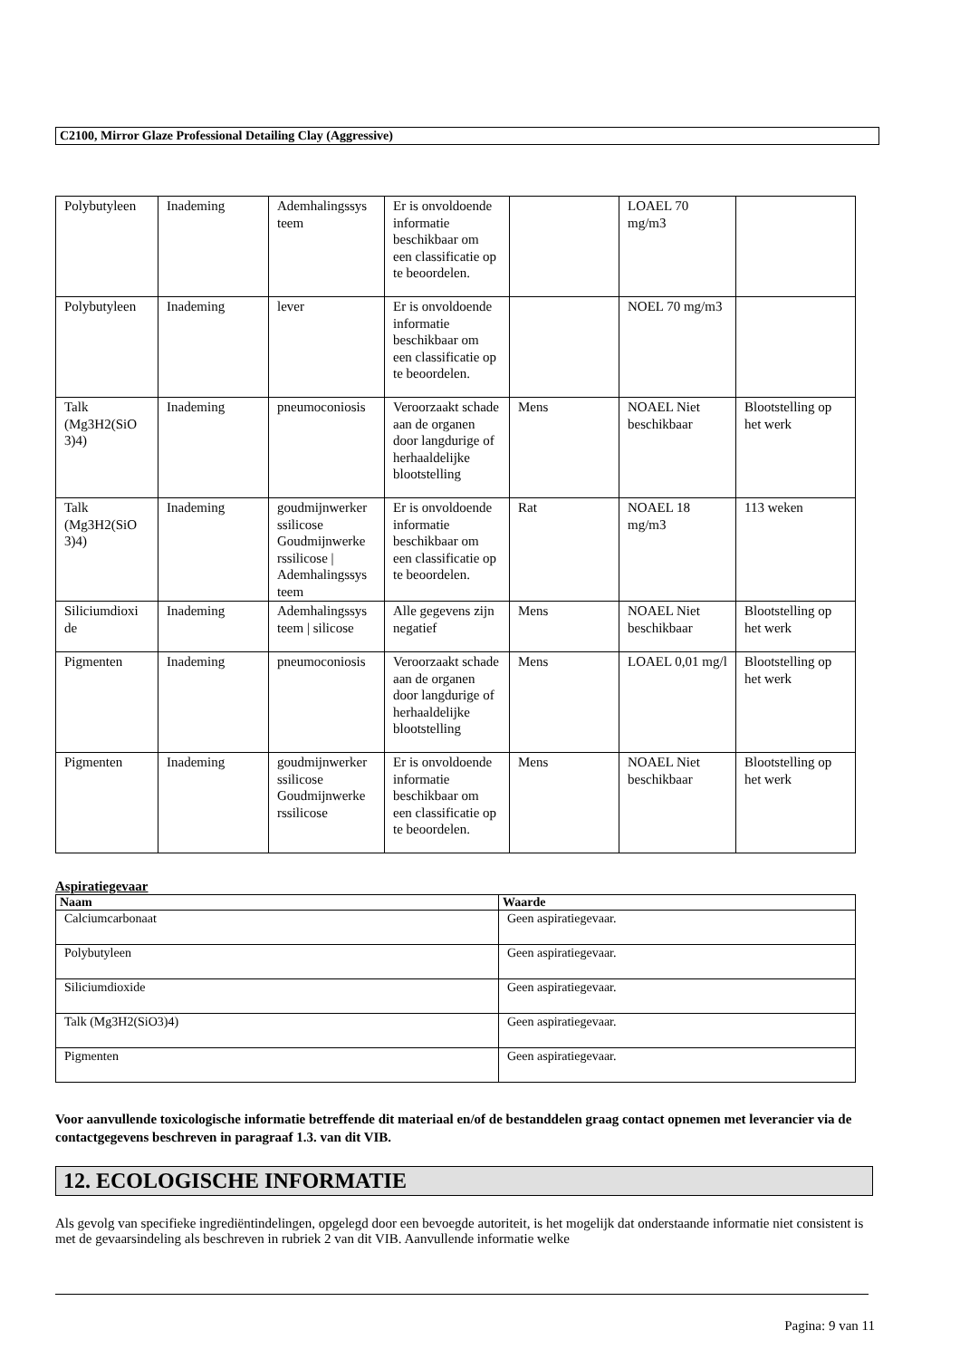C2100, Mirror Glaze Professional Detailing Clay (Aggressive)
| Polybutyleen | Inademing | Ademhalingssys teem | Er is onvoldoende informatie beschikbaar om een classificatie op te beoordelen. | | LOAEL 70 mg/m3 | |
| Polybutyleen | Inademing | lever | Er is onvoldoende informatie beschikbaar om een classificatie op te beoordelen. | | NOEL 70 mg/m3 | |
| Talk (Mg3H2(SiO 3)4) | Inademing | pneumoconiosis | Veroorzaakt schade aan de organen door langdurige of herhaaldelijke blootstelling | Mens | NOAEL Niet beschikbaar | Blootstelling op het werk |
| Talk (Mg3H2(SiO 3)4) | Inademing | goudmijnwerker ssilicose Goudmijnwerke rssilicose / Ademhalingssys teem | Er is onvoldoende informatie beschikbaar om een classificatie op te beoordelen. | Rat | NOAEL 18 mg/m3 | 113 weken |
| Siliciumdioxi de | Inademing | Ademhalingssys teem / silicose | Alle gegevens zijn negatief | Mens | NOAEL Niet beschikbaar | Blootstelling op het werk |
| Pigmenten | Inademing | pneumoconiosis | Veroorzaakt schade aan de organen door langdurige of herhaaldelijke blootstelling | Mens | LOAEL 0,01 mg/l | Blootstelling op het werk |
| Pigmenten | Inademing | goudmijnwerker ssilicose Goudmijnwerke rssilicose | Er is onvoldoende informatie beschikbaar om een classificatie op te beoordelen. | Mens | NOAEL Niet beschikbaar | Blootstelling op het werk |
Aspiratiegevaar
| Naam | Waarde |
| --- | --- |
| Calciumcarbonaat | Geen aspiratiegevaar. |
| Polybutyleen | Geen aspiratiegevaar. |
| Siliciumdioxide | Geen aspiratiegevaar. |
| Talk (Mg3H2(SiO3)4) | Geen aspiratiegevaar. |
| Pigmenten | Geen aspiratiegevaar. |
Voor aanvullende toxicologische informatie betreffende dit materiaal en/of de bestanddelen graag contact opnemen met leverancier via de contactgegevens beschreven in paragraaf 1.3. van dit VIB.
12. ECOLOGISCHE INFORMATIE
Als gevolg van specifieke ingrediëntindelingen, opgelegd door een bevoegde autoriteit, is het mogelijk dat onderstaande informatie niet consistent is met de gevaarsindeling als beschreven in rubriek 2 van dit VIB. Aanvullende informatie welke
Pagina: 9 van 11